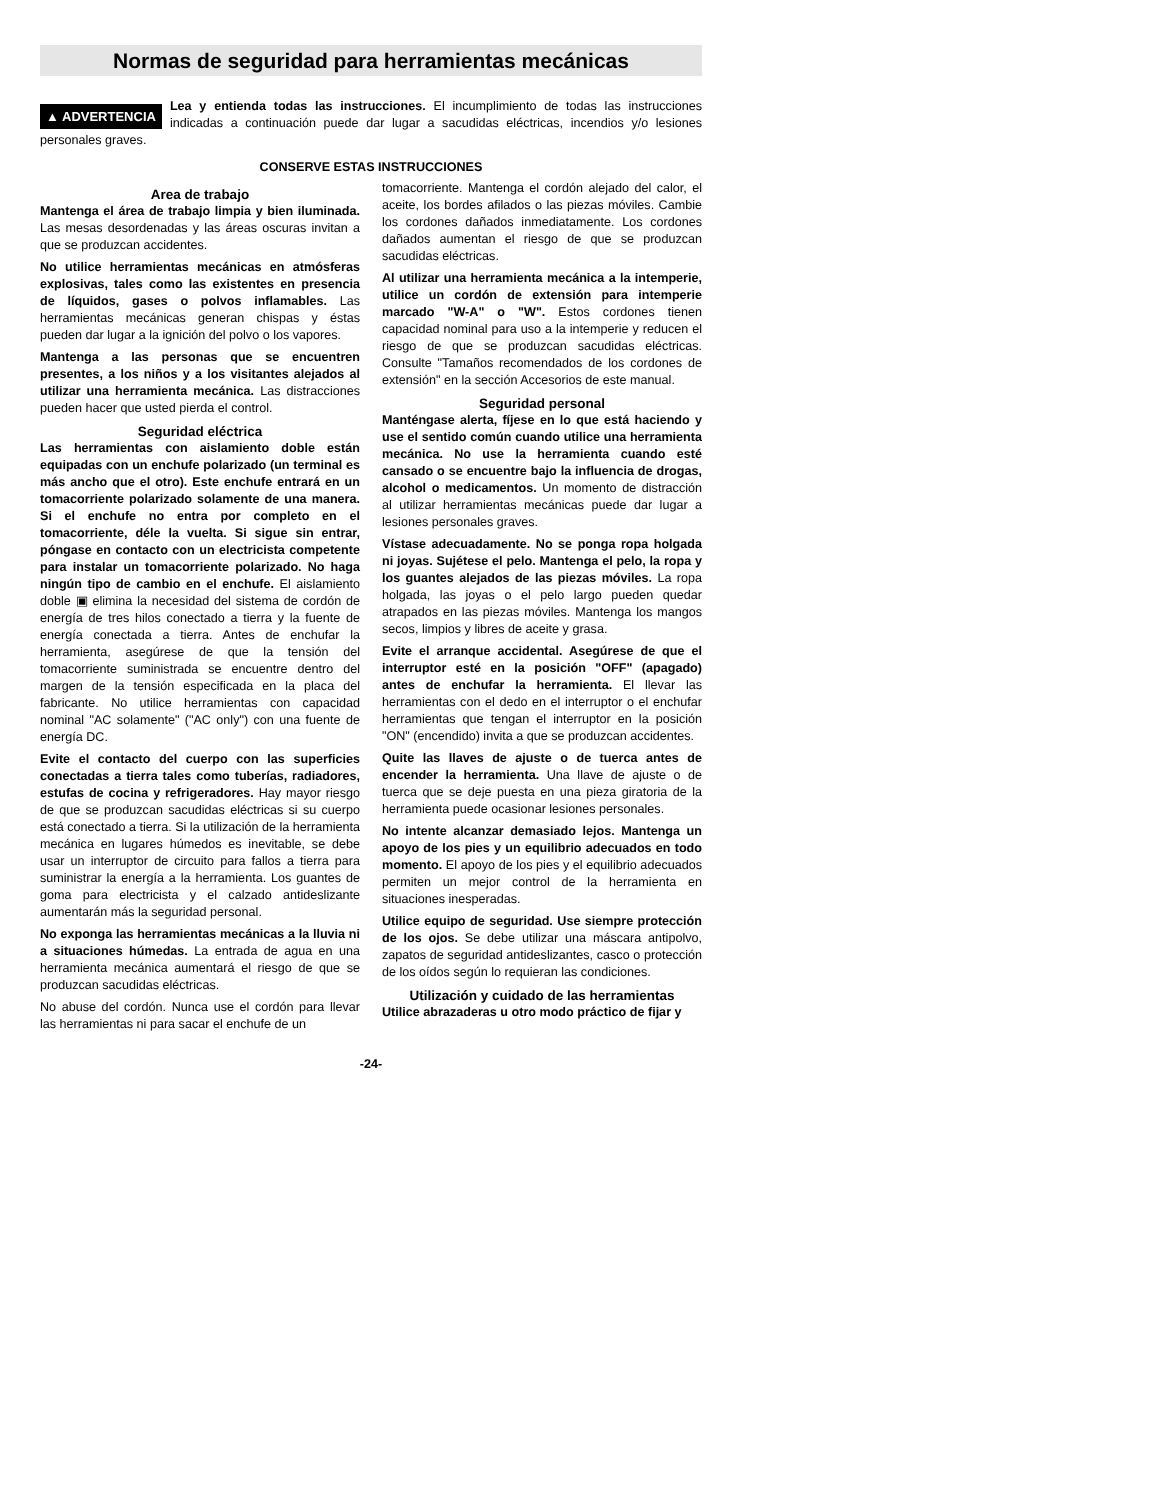Normas de seguridad para herramientas mecánicas
▲ ADVERTENCIA Lea y entienda todas las instrucciones. El incumplimiento de todas las instrucciones indicadas a continuación puede dar lugar a sacudidas eléctricas, incendios y/o lesiones personales graves.
CONSERVE ESTAS INSTRUCCIONES
Area de trabajo
Mantenga el área de trabajo limpia y bien iluminada. Las mesas desordenadas y las áreas oscuras invitan a que se produzcan accidentes.
No utilice herramientas mecánicas en atmósferas explosivas, tales como las existentes en presencia de líquidos, gases o polvos inflamables. Las herramientas mecánicas generan chispas y éstas pueden dar lugar a la ignición del polvo o los vapores.
Mantenga a las personas que se encuentren presentes, a los niños y a los visitantes alejados al utilizar una herramienta mecánica. Las distracciones pueden hacer que usted pierda el control.
Seguridad eléctrica
Las herramientas con aislamiento doble están equipadas con un enchufe polarizado (un terminal es más ancho que el otro). Este enchufe entrará en un tomacorriente polarizado solamente de una manera. Si el enchufe no entra por completo en el tomacorriente, déle la vuelta. Si sigue sin entrar, póngase en contacto con un electricista competente para instalar un tomacorriente polarizado. No haga ningún tipo de cambio en el enchufe. El aislamiento doble ▣ elimina la necesidad del sistema de cordón de energía de tres hilos conectado a tierra y la fuente de energía conectada a tierra. Antes de enchufar la herramienta, asegúrese de que la tensión del tomacorriente suministrada se encuentre dentro del margen de la tensión especificada en la placa del fabricante. No utilice herramientas con capacidad nominal "AC solamente" ("AC only") con una fuente de energía DC.
Evite el contacto del cuerpo con las superficies conectadas a tierra tales como tuberías, radiadores, estufas de cocina y refrigeradores. Hay mayor riesgo de que se produzcan sacudidas eléctricas si su cuerpo está conectado a tierra. Si la utilización de la herramienta mecánica en lugares húmedos es inevitable, se debe usar un interruptor de circuito para fallos a tierra para suministrar la energía a la herramienta. Los guantes de goma para electricista y el calzado antideslizante aumentarán más la seguridad personal.
No exponga las herramientas mecánicas a la lluvia ni a situaciones húmedas. La entrada de agua en una herramienta mecánica aumentará el riesgo de que se produzcan sacudidas eléctricas.
No abuse del cordón. Nunca use el cordón para llevar las herramientas ni para sacar el enchufe de un
tomacorriente. Mantenga el cordón alejado del calor, el aceite, los bordes afilados o las piezas móviles. Cambie los cordones dañados inmediatamente. Los cordones dañados aumentan el riesgo de que se produzcan sacudidas eléctricas.
Al utilizar una herramienta mecánica a la intemperie, utilice un cordón de extensión para intemperie marcado "W-A" o "W". Estos cordones tienen capacidad nominal para uso a la intemperie y reducen el riesgo de que se produzcan sacudidas eléctricas. Consulte "Tamaños recomendados de los cordones de extensión" en la sección Accesorios de este manual.
Seguridad personal
Manténgase alerta, fíjese en lo que está haciendo y use el sentido común cuando utilice una herramienta mecánica. No use la herramienta cuando esté cansado o se encuentre bajo la influencia de drogas, alcohol o medicamentos. Un momento de distracción al utilizar herramientas mecánicas puede dar lugar a lesiones personales graves.
Vístase adecuadamente. No se ponga ropa holgada ni joyas. Sujétese el pelo. Mantenga el pelo, la ropa y los guantes alejados de las piezas móviles. La ropa holgada, las joyas o el pelo largo pueden quedar atrapados en las piezas móviles. Mantenga los mangos secos, limpios y libres de aceite y grasa.
Evite el arranque accidental. Asegúrese de que el interruptor esté en la posición "OFF" (apagado) antes de enchufar la herramienta. El llevar las herramientas con el dedo en el interruptor o el enchufar herramientas que tengan el interruptor en la posición "ON" (encendido) invita a que se produzcan accidentes.
Quite las llaves de ajuste o de tuerca antes de encender la herramienta. Una llave de ajuste o de tuerca que se deje puesta en una pieza giratoria de la herramienta puede ocasionar lesiones personales.
No intente alcanzar demasiado lejos. Mantenga un apoyo de los pies y un equilibrio adecuados en todo momento. El apoyo de los pies y el equilibrio adecuados permiten un mejor control de la herramienta en situaciones inesperadas.
Utilice equipo de seguridad. Use siempre protección de los ojos. Se debe utilizar una máscara antipolvo, zapatos de seguridad antideslizantes, casco o protección de los oídos según lo requieran las condiciones.
Utilización y cuidado de las herramientas
Utilice abrazaderas u otro modo práctico de fijar y
-24-